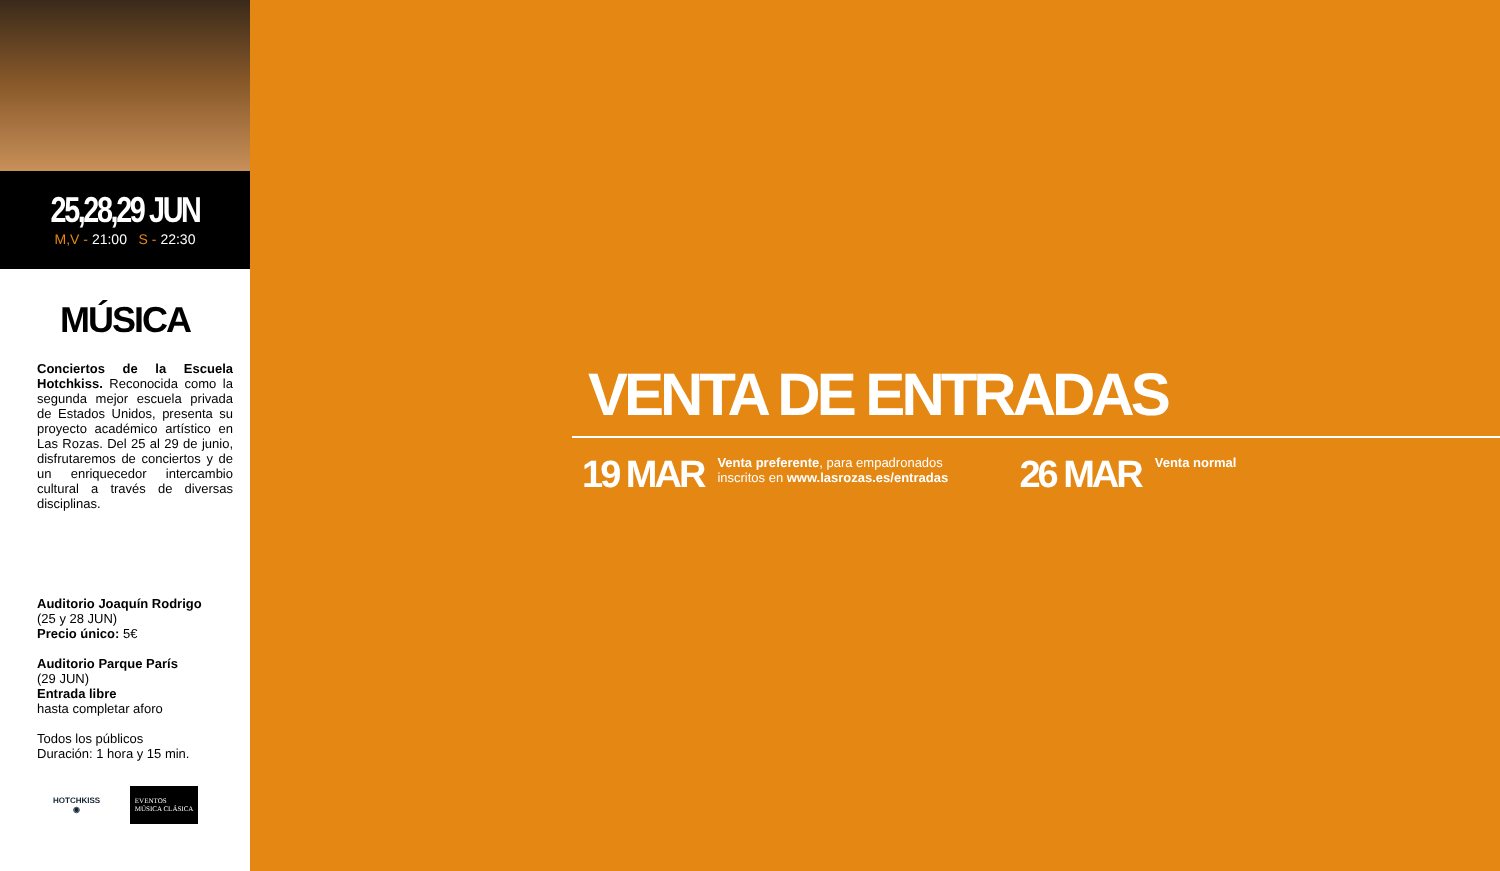25,28,29 JUN
M,V - 21:00 S - 22:30
MÚSICA
Conciertos de la Escuela Hotchkiss. Reconocida como la segunda mejor escuela privada de Estados Unidos, presenta su proyecto académico artístico en Las Rozas. Del 25 al 29 de junio, disfrutaremos de conciertos y de un enriquecedor intercambio cultural a través de diversas disciplinas.
Auditorio Joaquín Rodrigo
(25 y 28 JUN)
Precio único: 5€
Auditorio Parque París
(29 JUN)
Entrada libre
hasta completar aforo
Todos los públicos
Duración: 1 hora y 15 min.
HOTCHKISS
◉
EVENTOS
MÚSICA CLÁSICA
VENTA DE ENTRADAS
19 MAR
Venta preferente, para empadronados inscritos en www.lasrozas.es/entradas
26 MAR
Venta normal